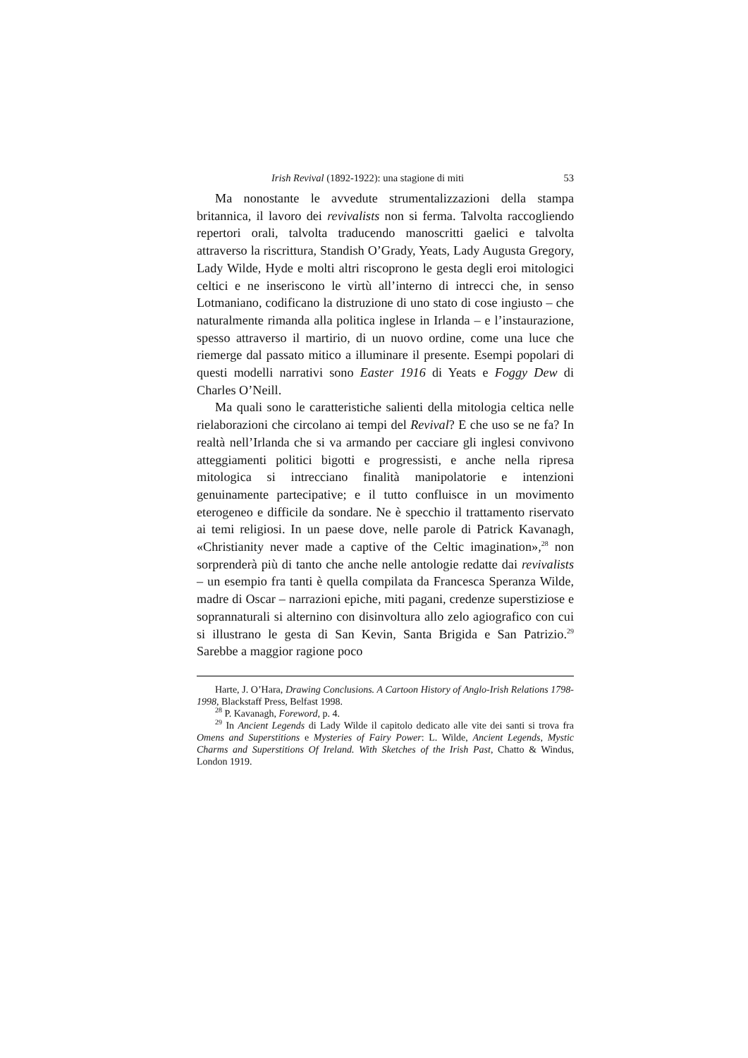Irish Revival (1892-1922): una stagione di miti 53
Ma nonostante le avvedute strumentalizzazioni della stampa britannica, il lavoro dei revivalists non si ferma. Talvolta raccogliendo repertori orali, talvolta traducendo manoscritti gaelici e talvolta attraverso la riscrittura, Standish O’Grady, Yeats, Lady Augusta Gregory, Lady Wilde, Hyde e molti altri riscoprono le gesta degli eroi mitologici celtici e ne inseriscono le virtù all’interno di intrecci che, in senso Lotmaniano, codificano la distruzione di uno stato di cose ingiusto – che naturalmente rimanda alla politica inglese in Irlanda – e l’instaurazione, spesso attraverso il martirio, di un nuovo ordine, come una luce che riemerge dal passato mitico a illuminare il presente. Esempi popolari di questi modelli narrativi sono Easter 1916 di Yeats e Foggy Dew di Charles O’Neill.
Ma quali sono le caratteristiche salienti della mitologia celtica nelle rielaborazioni che circolano ai tempi del Revival? E che uso se ne fa? In realtà nell’Irlanda che si va armando per cacciare gli inglesi convivono atteggiamenti politici bigotti e progressisti, e anche nella ripresa mitologica si intrecciano finalità manipolatorie e intenzioni genuinamente partecipative; e il tutto confluisce in un movimento eterogeneo e difficile da sondare. Ne è specchio il trattamento riservato ai temi religiosi. In un paese dove, nelle parole di Patrick Kavanagh, «Christianity never made a captive of the Celtic imagination»,<sup>28</sup> non sorprenderà più di tanto che anche nelle antologie redatte dai revivalists – un esempio fra tanti è quella compilata da Francesca Speranza Wilde, madre di Oscar – narrazioni epiche, miti pagani, credenze superstiziose e soprannaturali si alternino con disinvoltura allo zelo agiografico con cui si illustrano le gesta di San Kevin, Santa Brigida e San Patrizio.<sup>29</sup> Sarebbe a maggior ragione poco
Harte, J. O’Hara, Drawing Conclusions. A Cartoon History of Anglo-Irish Relations 1798-1998, Blackstaff Press, Belfast 1998.
<sup>28</sup> P. Kavanagh, Foreword, p. 4.
<sup>29</sup> In Ancient Legends di Lady Wilde il capitolo dedicato alle vite dei santi si trova fra Omens and Superstitions e Mysteries of Fairy Power: L. Wilde, Ancient Legends, Mystic Charms and Superstitions Of Ireland. With Sketches of the Irish Past, Chatto & Windus, London 1919.